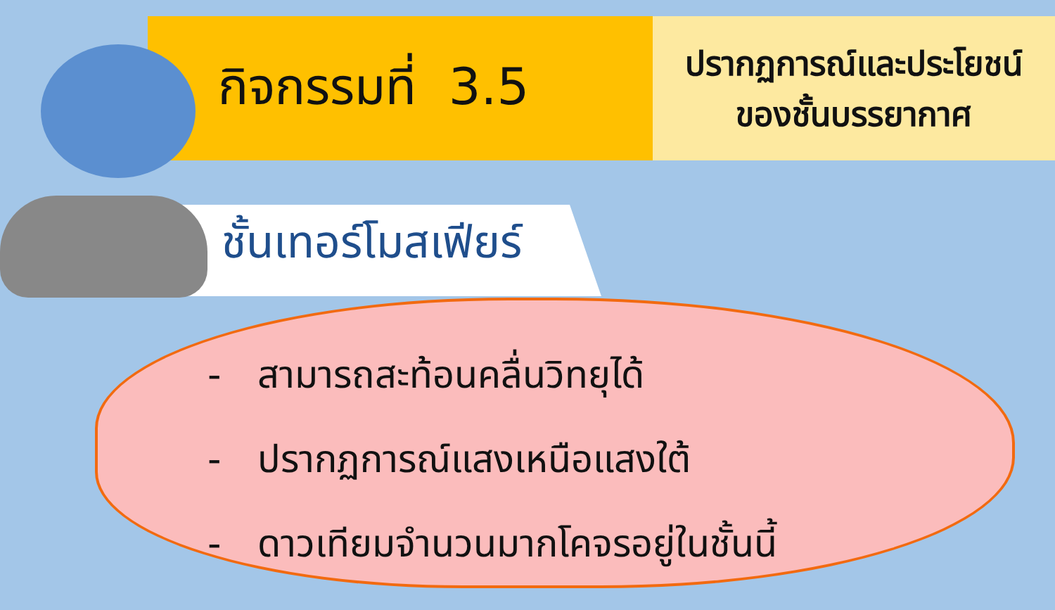กิจกรรมที่ 3.5
ปรากฏการณ์และประโยชน์
ของชั้นบรรยากาศ
ชั้นเทอร์โมสเฟียร์
- สามารถสะท้อนคลื่นวิทยุได้
- ปรากฏการณ์แสงเหนือแสงใต้
- ดาวเทียมจำนวนมากโคจรอยู่ในชั้นนี้